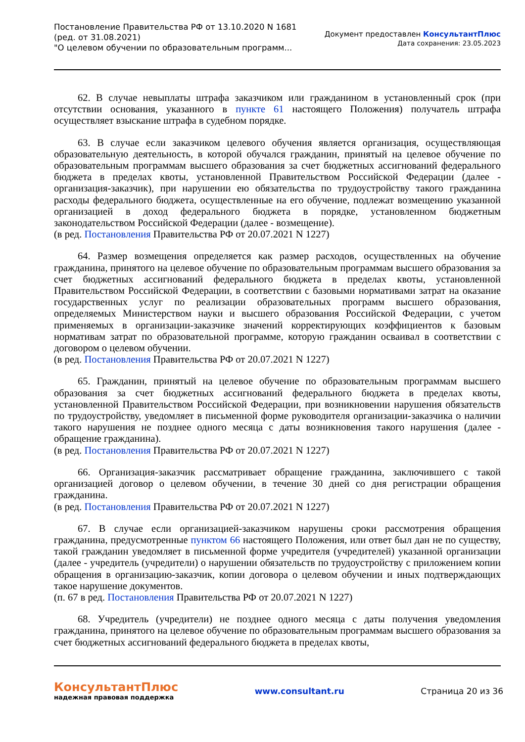Постановление Правительства РФ от 13.10.2020 N 1681
(ред. от 31.08.2021)
"О целевом обучении по образовательным программ...
Документ предоставлен КонсультантПлюс
Дата сохранения: 23.05.2023
62. В случае невыплаты штрафа заказчиком или гражданином в установленный срок (при отсутствии основания, указанного в пункте 61 настоящего Положения) получатель штрафа осуществляет взыскание штрафа в судебном порядке.
63. В случае если заказчиком целевого обучения является организация, осуществляющая образовательную деятельность, в которой обучался гражданин, принятый на целевое обучение по образовательным программам высшего образования за счет бюджетных ассигнований федерального бюджета в пределах квоты, установленной Правительством Российской Федерации (далее - организация-заказчик), при нарушении ею обязательства по трудоустройству такого гражданина расходы федерального бюджета, осуществленные на его обучение, подлежат возмещению указанной организацией в доход федерального бюджета в порядке, установленном бюджетным законодательством Российской Федерации (далее - возмещение).
(в ред. Постановления Правительства РФ от 20.07.2021 N 1227)
64. Размер возмещения определяется как размер расходов, осуществленных на обучение гражданина, принятого на целевое обучение по образовательным программам высшего образования за счет бюджетных ассигнований федерального бюджета в пределах квоты, установленной Правительством Российской Федерации, в соответствии с базовыми нормативами затрат на оказание государственных услуг по реализации образовательных программ высшего образования, определяемых Министерством науки и высшего образования Российской Федерации, с учетом применяемых в организации-заказчике значений корректирующих коэффициентов к базовым нормативам затрат по образовательной программе, которую гражданин осваивал в соответствии с договором о целевом обучении.
(в ред. Постановления Правительства РФ от 20.07.2021 N 1227)
65. Гражданин, принятый на целевое обучение по образовательным программам высшего образования за счет бюджетных ассигнований федерального бюджета в пределах квоты, установленной Правительством Российской Федерации, при возникновении нарушения обязательств по трудоустройству, уведомляет в письменной форме руководителя организации-заказчика о наличии такого нарушения не позднее одного месяца с даты возникновения такого нарушения (далее - обращение гражданина).
(в ред. Постановления Правительства РФ от 20.07.2021 N 1227)
66. Организация-заказчик рассматривает обращение гражданина, заключившего с такой организацией договор о целевом обучении, в течение 30 дней со дня регистрации обращения гражданина.
(в ред. Постановления Правительства РФ от 20.07.2021 N 1227)
67. В случае если организацией-заказчиком нарушены сроки рассмотрения обращения гражданина, предусмотренные пунктом 66 настоящего Положения, или ответ был дан не по существу, такой гражданин уведомляет в письменной форме учредителя (учредителей) указанной организации (далее - учредитель (учредители) о нарушении обязательств по трудоустройству с приложением копии обращения в организацию-заказчик, копии договора о целевом обучении и иных подтверждающих такое нарушение документов.
(п. 67 в ред. Постановления Правительства РФ от 20.07.2021 N 1227)
68. Учредитель (учредители) не позднее одного месяца с даты получения уведомления гражданина, принятого на целевое обучение по образовательным программам высшего образования за счет бюджетных ассигнований федерального бюджета в пределах квоты,
КонсультантПлюс
надежная правовая поддержка
www.consultant.ru Страница 20 из 36